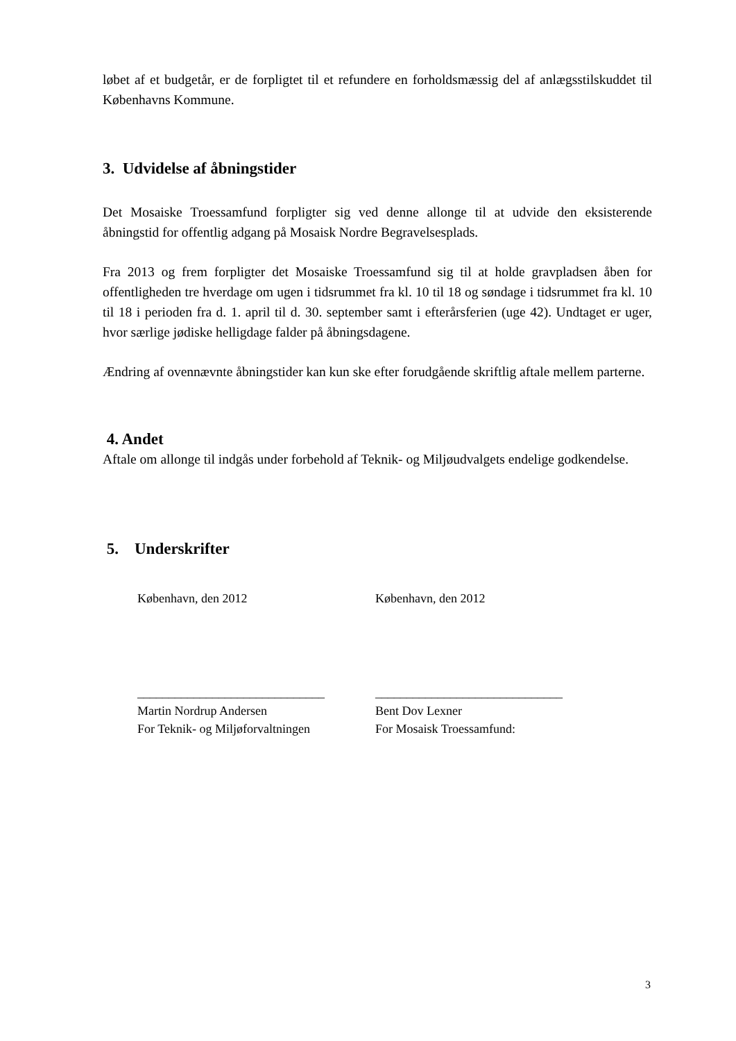løbet af et budgetår, er de forpligtet til et refundere en forholdsmæssig del af anlægsstilskuddet til Københavns Kommune.
3. Udvidelse af åbningstider
Det Mosaiske Troessamfund forpligter sig ved denne allonge til at udvide den eksisterende åbningstid for offentlig adgang på Mosaisk Nordre Begravelsesplads.
Fra 2013 og frem forpligter det Mosaiske Troessamfund sig til at holde gravpladsen åben for offentligheden tre hverdage om ugen i tidsrummet fra kl. 10 til 18 og søndage i tidsrummet fra kl. 10 til 18 i perioden fra d. 1. april til d. 30. september samt i efterårsferien (uge 42). Undtaget er uger, hvor særlige jødiske helligdage falder på åbningsdagene.
Ændring af ovennævnte åbningstider kan kun ske efter forudgående skriftlig aftale mellem parterne.
4. Andet
Aftale om allonge til indgås under forbehold af Teknik- og Miljøudvalgets endelige godkendelse.
5. Underskrifter
København, den 2012 København, den 2012
______________________________ ______________________________
Martin Nordrup Andersen
For Teknik- og Miljøforvaltningen
Bent Dov Lexner
For Mosaisk Troessamfund:
3